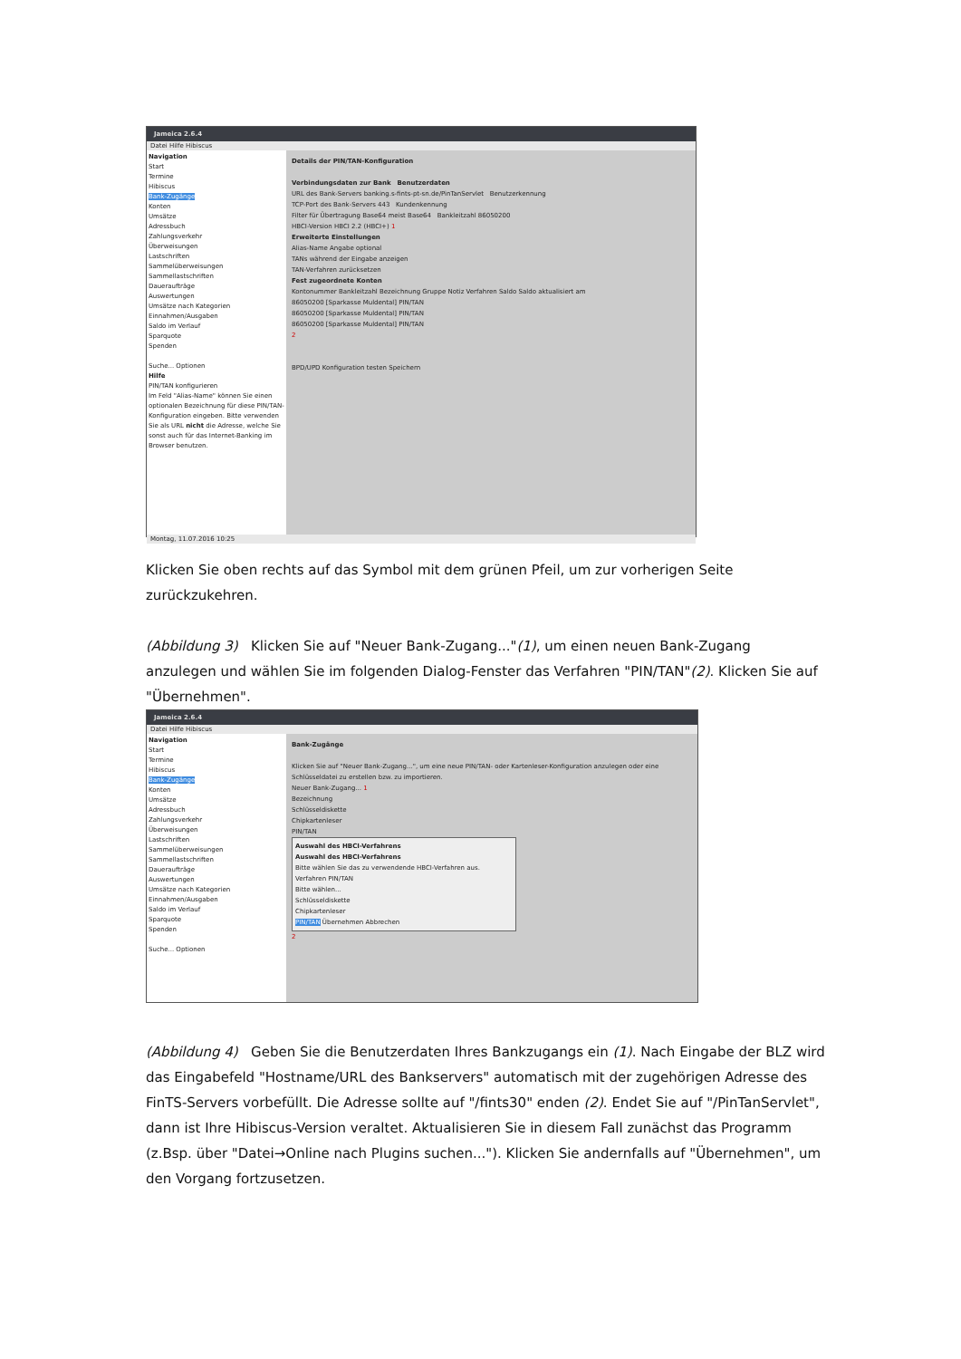Jameica 2.6.4
Datei Hilfe Hibiscus
Navigation
Start
Termine
Hibiscus
Bank-Zugänge
Konten
Umsätze
Adressbuch
Zahlungsverkehr
Überweisungen
Lastschriften
Sammelüberweisungen
Sammellastschriften
Daueraufträge
Auswertungen
Umsätze nach Kategorien
Einnahmen/Ausgaben
Saldo im Verlauf
Sparquote
Spenden
Suche... Optionen
Hilfe
PIN/TAN konfigurieren
Im Feld "Alias-Name" können Sie einen optionalen Bezeichnung für diese PIN/TAN-Konfiguration eingeben. Bitte verwenden Sie als URL nicht die Adresse, welche Sie sonst auch für das Internet-Banking im Browser benutzen.
Details der PIN/TAN-Konfiguration
Verbindungsdaten zur Bank Benutzerdaten
URL des Bank-Servers banking.s-fints-pt-sn.de/PinTanServlet Benutzerkennung
TCP-Port des Bank-Servers 443 Kundenkennung
Filter für Übertragung Base64 meist Base64 Bankleitzahl 86050200
HBCI-Version HBCI 2.2 (HBCI+) 1
Erweiterte Einstellungen
Alias-Name Angabe optional
TANs während der Eingabe anzeigen
TAN-Verfahren zurücksetzen
Fest zugeordnete Konten
Kontonummer Bankleitzahl Bezeichnung Gruppe Notiz Verfahren Saldo Saldo aktualisiert am
86050200 [Sparkasse Muldental] PIN/TAN
86050200 [Sparkasse Muldental] PIN/TAN
86050200 [Sparkasse Muldental] PIN/TAN
2
BPD/UPD Konfiguration testen Speichern
Montag, 11.07.2016 10:25
Klicken Sie oben rechts auf das Symbol mit dem grünen Pfeil, um zur vorherigen Seite zurückzukehren.
(Abbildung 3) Klicken Sie auf "Neuer Bank-Zugang..."(1), um einen neuen Bank-Zugang anzulegen und wählen Sie im folgenden Dialog-Fenster das Verfahren "PIN/TAN"(2). Klicken Sie auf "Übernehmen".
Jameica 2.6.4
Datei Hilfe Hibiscus
Navigation
Start
Termine
Hibiscus
Bank-Zugänge
Konten
Umsätze
Adressbuch
Zahlungsverkehr
Überweisungen
Lastschriften
Sammelüberweisungen
Sammellastschriften
Daueraufträge
Auswertungen
Umsätze nach Kategorien
Einnahmen/Ausgaben
Saldo im Verlauf
Sparquote
Spenden
Suche... Optionen
Bank-Zugänge
Klicken Sie auf "Neuer Bank-Zugang...", um eine neue PIN/TAN- oder Kartenleser-Konfiguration anzulegen oder eine Schlüsseldatei zu erstellen bzw. zu importieren.
Neuer Bank-Zugang... 1
Bezeichnung
Schlüsseldiskette
Chipkartenleser
PIN/TAN
Auswahl des HBCI-Verfahrens
Auswahl des HBCI-Verfahrens
Bitte wählen Sie das zu verwendende HBCI-Verfahren aus.
Verfahren PIN/TAN
Bitte wählen...
Schlüsseldiskette
Chipkartenleser
PIN/TAN Übernehmen Abbrechen
2
(Abbildung 4) Geben Sie die Benutzerdaten Ihres Bankzugangs ein (1). Nach Eingabe der BLZ wird das Eingabefeld "Hostname/URL des Bankservers" automatisch mit der zugehörigen Adresse des FinTS-Servers vorbefüllt. Die Adresse sollte auf "/fints30" enden (2). Endet Sie auf "/PinTanServlet", dann ist Ihre Hibiscus-Version veraltet. Aktualisieren Sie in diesem Fall zunächst das Programm (z.Bsp. über "Datei→Online nach Plugins suchen..."). Klicken Sie andernfalls auf "Übernehmen", um den Vorgang fortzusetzen.